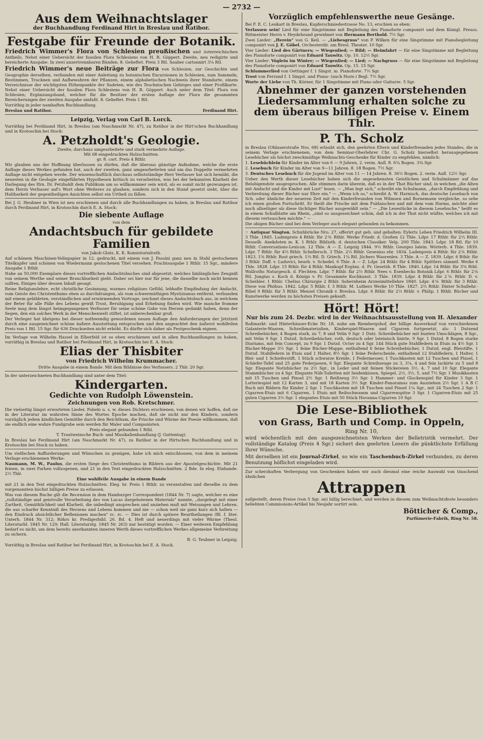— 2732 —
Aus dem Weihnachtslager
der Buchhandlung Ferdinand Hirt in Breslau und Ratibor.
Festgabe für Freunde der Botanik.
Friedrich Wimmer's Flora von Schlesien preußischen und österreichischen Antheils. Nebst einer Uebersicht der fossilen Flora Schlesiens von H. R. Göppert. Zweite, neu redigirte und bereicherte Ausgabe. In zwei unzertrennbaren Bänden. 8. Geheftet. Preis 3 Rtl. Sauber cartonnirt 3¼ Rtl.
Friedrich Wimmer's neue Beiträge zur Flora von Schlesien, zur Geschichte und Geographie derselben, verbunden mit einer Anleitung zu botanischen Excursionen in Schlesien, zum Sammeln, Bestimmen, Trocknen und Aufbewahren der Pflanzen, einem alphabetischen Nachweis ihrer Standorte, einem Verzeichnisse der wichtigsten Höhenpunkte der Sudeten, wie des Teschnischen Gebirges und einer Profilkarte. Nebst einer Uebersicht der fossilen Flora Schlesiens von H. R. Göppert. Auch unter dem Titel: Flora von Schlesien; Ergänzungsband, welcher für die Besitzer der ersten Auflage der Flora die gesammten Bereicherungen der zweiten Ausgabe umfaßt. 8. Geheftet. Preis 1 Rtl.
Vorräthig in jeder namhaften Buchhandlung.
Breslau und Ratibor. Ferdinand Hirt.
Leipzig, Verlag von Carl B. Lorck.
Vorräthig bei Ferdinand Hirt, in Breslau (am Naschmarkt Nr. 47), zu Ratibor in der Hirt'schen Buchhandlung und in Krotoschin bei Stock:
A. Petzholdt's Geologie.
Zweite, durchaus umgearbeitete und stark vermehrte Auflage.
Mit 68 eingedruckten Holzschnitten.
gr. 8. cart. Preis 4 Rthlr.
Wir glauben uns der Hoffnung überlassen zu dürfen, daß die überaus günstige Aufnahme, welche die erste Auflage dieses Werkes gefunden hat, auch der zweiten, ganz umgearbeiteten und um das Doppelte vermehrten Auflage nicht entgehen werde. Der wissenschaftlich durchaus selbstständige Herr Verfasser hat sich bemüht, die neuesten in die Geologie eingeführten Hypothesen kritisch zu verarbeiten, was bei der bekannten Klarheit der Darlegung des Hrn. Dr. Petzholdt dem Publikum um so willkommner sein wird, als es somit nicht gezwungen ist, dem Herrn Verfasser auf's Wort ohne Weiteres zu glauben, sondern sich in den Stand gesetzt sieht, über die Haltbarkeit der gegentheiligen Ansichten selbst ein Urtheil zu fällen.
Bei J. G. Heubner in Wien ist neu erschienen und durch alle Buchhandlungen zu haben, in Breslau und Ratibor durch Ferdinand Hirt, in Krotoschin durch E. A. Stock:
Die siebente Auflage
von dem
Andachtsbuch für gebildete Familien
von Jakob Glatz, K. K. Konsistorialrath.
Auf schönem Maschinen-Velinpapier in 12. gedruckt, mit einem von J. Passini ganz neu in Stahl gestochenen Titelkupfer und schönen von Wiedermann gestochenen Titel versehen. Prachtausgabe 1 Rthlr. 15 Sgr., mindere Ausgabe 1 Rthlr.
Nahe an 50,000 Exemplare dieses vortrefflichen Andachtsbuches sind abgesetzt, welches hinlängliches Zeugniß von seinem Werthe und seiner Brauchbarkeit giebt. Daher sei hier nur für jene, die dasselbe noch nicht kennen sollten, Einiges über dessen Inhalt gesagt.
Reine Religionslehre, echt christliche Gesinnung, warmes religiöses Gefühl, lebhafte Empfindung der Andacht, vom Geiste des Christenthums eben so durchdrungen, als vom schwermüthigen Mystizismus entfernt, verbunden mit einem gebildeten, verständlichen und erwärmenden Vortrage, zeichnet dieses Andachtsbuch aus, in welchem der Beter für alle Fälle des Lebens gewiß Trost, Beruhigung und Erhebung finden wird. Wie manche fromme Seele mag dem längst heimgegangenen Verfasser für seine schöne Gabe von Herzen gedankt haben, denn der Segen, den ein solches Werk in der Menschenwelt stiftet, ist unberechenbar groß.
Der Verleger hat übrigens bei dieser nothwendig gewordenen neuen Auflage den Anforderungen der Jetztzeit durch eine ausgezeichnet schöne äußere Ausstattung entsprochen und den ungeachtet den äußerst wohlfeilen Preis von 1 Rtl. 15 Sgr. für 636 Druckseiten nicht erhöht. Es dürfte sich daher als Festgeschenk eignen.
Im Verlage von Wilhelm Hassel in Elberfeld ist so eben erschienen und in allen Buchhandlungen zu haben, vorräthig in Breslau und Ratibor bei Ferdinand Hirt, in Krotoschin bei E. A. Stock:
Elias der Thisbiter
von Friedrich Wilhelm Krummacher.
Dritte Ausgabe in einem Bande. Mit dem Bildnisse des Verfassers. 2 Thlr. 20 Sgr.
In der unterzeichneten Buchhandlung sind unter dem Titel:
Kindergarten.
Gedichte von Rudolph Löwenstein.
Zeichnungen von Rob. Kretschmer.
Die vielseitig längst erwarteten Lieder, Fabeln u. s. w. dieses Dichters erschienen, von denen wir hoffen, daß sie in der Literatur im wahrsten Sinne des Wortes Epoche machen, daß sie nicht nur den Kindern, sondern vorzüglich jedem kindlichen Gemüthe durch den Reichthum, die Frische und Wärme der Poesie willkommen, daß sie endlich eine wahre Fundgrube sein werden für Maler und Componisten.
Preis elegant gebunden 1 Rthl.
T. Trautweinsche Buch- und Musikalienhandlung (J. Guttentag).
In Breslau bei Ferdinand Hirt (am Naschmarkt Nr. 47), zu Ratibor in der Hirtschen Buchhandlung und in Krotoschin bei Stock zu haben.
Um vielfachen Aufforderungen und Wünschen zu genügen, habe ich mich entschlossen, von dem in meinem Verlage erschienenen Werke:
Naumann, M. W., Paulus, die ersten Siege des Christenthums in Bildern aus der Apostelgeschichte. Mit 21 feinen, in zwei Farben vollzogenen, und 21 in den Text eingedruckten Holzschnitten. 2 Bde. In eleg. Einbande. 2½ Thlr.
Eine wohlfeile Ausgabe in einem Bande
mit 21 in den Text eingedruckten Holzschnitten. Eleg. br. Preis 1 Rthlr. zu veranstalten und dieselbe zu dem vorgenannten höchst billigen Preise zu erlassen.
Was von diesem Buche gilt die Recension in dem Hamburger Correspondent (1844 Nr. 7) sagte, welcher es eine „vollständige und geistvolle Verarbeitung des von Lucas dargebotenen Materials" nannte, „dargelegt mit einer Zartheit, Gemüthlichkeit und Klarheit, die unbedingt ansprechen und anziehen muß mit Weisungen und Lehren, die aus scharfer Kenntniß des Herzens und Lebens kommen und nie — schon weil sie ganz kurz sich halten — den Eindruck absichtlicher Reflexionen machen" rc. rc. — Dies ist durch spätere Beurtheilungen (Bl. f. liter. Unterh. 1844 Nr. 312; Röhrs kr. Predigerbibl. 26. Bd. 4. Heft und neuerdings mit vieler Wärme (Theol. Literaturbl. 1845 Nr. 129; Hall. Literaturztg. 1845 Nr. 263) nur bestätigt worden. — Einer weiteren Empfehlung bedarf es nicht, um dem bereits anerkannten inneren Werth dieses vortrefflichen Werkes allgemeine Verbreitung zu sichern.
B. G. Teubner in Leipzig.
Vorräthig in Breslau und Ratibor bei Ferdinand Hirt, in Krotoschin bei E. A. Stock.
Vorzüglich empfehlenswerthe neue Gesänge.
Bei F. E. C. Leukart in Breslau, Kupferschmiedestrasse No. 13, erschien so eben:
Verlassen sein! Lied für eine Singstimme mit Begleitung des Pianoforte componirt und dem Königl. Preuss. Rittmeister Herrn v. Heydebrand gewidmet von Hermann Berthold. 7½ Sgr.
Zwei Lieder: „Herein" von G. Keil. — „Liebesgruss" von P. Wilken für eine Singstimme mit Pianobegleitung componirt von J. E. Göbel, Orchesterdir. am Bresl. Theater. 10 Sgr.
Vier Lieder: Lied des Gärtners; — Wiegenlied; — Bild; — Heimfahrt — für eine Singstimme mit Begleitung des Pianoforte componirt von Eduard Tauwitz. Op. 10. 12½ Sgr.
Vier Lieder: Vöglein im Winter; — Wiegenlied; — Lied; — Nachgruss — für eine Singstimme mit Begleitung des Pianoforte componirt von Eduard Tauwitz. Op. 15. 15 Sgr.
Schlummerlied von Oettinger f. 1 Singst. m. Pianoforte. 7½ Sgr.
Trost von Ferrand f. 1 Singst. und Piano- (auch Horn-) Begl. 7½ Sgr.
Worte der Liebe von Th. Körner, für 1 Singstimme mit Piano oder Guitarre. 5 Sgr.
Abnehmer der ganzen vorstehenden Liedersammlung erhalten solche zu dem überaus billigen Preise v. Einem Thlr.
P. Th. Scholz
in Breslau (Ohlauerstraße Nro. 68) erlaubt sich, den geehrten Eltern und Kinderfreunden jedes Standes, die in seinem Verlage erschienenen, von dem Seminar-Oberlehrer Chr. G. Scholz hierselbst herausgegebenen Lesebücher als höchst zweckmäßige Weihnachts-Geschenke für Kinder zu empfehlen, nämlich:
1. Lesebüchlein für Kinder im Alter von 6 — 9 Jahren, 2. verm. Aufl. 8. 6¼ Bogen. 3¾ Sgr.
2. Lesebuch für Kinder im Alter von 9—11 Jahren. 8. 18 Bogen. 7½ Sgr.
3. Deutsches Lesebuch für die Jugend im Alter von 11 — 14 Jahren. 8. 36½ Bogen. 2. verm. Aufl. 12½ Sgr.
Ueber den Werth dieser Lesebücher haben sich die angesehensten Geistlichen und Schulmänner auf das Belobigendste ausgesprochen. Alle stimmen darin überein, daß es in der That Bücher sind, in welchen „die Alten mit Andacht und die Kinder mit Lust" lesen. — „Man legt sich," schreibt ein Schulmann, „durch Empfehlung und Verbreitung dieser Bücher nur Ehre ein." — „Wenn ich so," schreibt A. W. Harnisch, das deutsche Lesebuch von Sch. oder ähnliche der neueren Zeit mit den Kinderfreunden von Wilmsen und Bornemann vergleiche, so sehe ich einen großen Fortschritt. Er theilt die Frische mit dem Fuldaischen und mit dem vom Harms, möchte aber noch allseitiger als diese tüchtiger Bücher ausgewählt sein." — „Die Lesestücke in diesem Lesebuche," heißt es in einem Schulblatte am Rhein, „sind so ausgezeichnet schön, daß ich in der That nicht wüßte, welches ich mit diesem vertauschen möchte." —
Die obigen Bücher sind bei dem Verleger auch elegant gebunden zu bekommen.
☞ Antiquar Sington, Schuhbrücke Nro. 27, offerirt gut geb. und gehalten: Eylerts Leben Friedrich Wilhelm III. 3 Thle. 1845. Ladenpreis 4 Rthlr. für 2⅚ Rthlr. Werke Friedr. d. Großen 12 Thle. Ldpr. 17 Rthlr. für 2⅓ Rthlr. Desselb. Anekdoten m. K. 1 Rthlr. Biblioth. d. deutschen Classiker. Velp. 200 Thle. 1843. Ldpr. 18 Rtl. für 10 Rthlr. Conversations-Lexicon. 12 Thle. A — Z. Leipzig 1844. 9⅓ Rthlr. Georges latein. Wörterb. 4 Thle. 1839. Ldpr. 7 Rthlr. für 4⅓ Rthlr. Schellersch. 3 Thle. 2⅓ Rthlr. Gesenius ebr. 1834. Ladenpreis 4 Rthlr. für 2⅚ Rthlr. 1823. 1⅚ Rthlr. Rost griech. 1⅔ Rtl. D. Griech. 1¼ Rtl. Jöchers Waarenlex. 3 Thle. A — Z. 1839. Ldpr. 6 Rthlr. für 3 Rthlr. Daff. v. Ludovici, bearb. v. Schedel. 6 Thle. A — Z. Ldpr. 24 Rthlr. für 4 Rthlr. Spittlers sämmtl. Werke 6 Thle. 1828. Ldpr. 15 Rthlr. für 4 Rthlr. Mankopf Ergänz. d. Pr. Gesetzb. 8 Thle. 1840. Ldpr. 14 Rthlr. für 3⅚ Rthl. Wallroths Naturgesch. d. Flechten. Ldpr. 7 Rthlr. für 2⅓ Rthlr. Nees v. Esenbecks Botanik Ldpr. 6 Rthlr. für 2⅚ Rtl. Jungius s. Koch d. Königs v. Pr. Gesammte Kochkunst. 3 Thle. 1839. Ldpr. 4 Rthlr. für 2⅚ Rthlr. D. v. Scheibler. 1 Rthlr. Chelius Chirurgie 2 Rthlr. Sobernheim Arzneimittellehre 1840. Ldpr. 4⅚ Rthlr. für 3 Rthlr. Diese von Phöbus. 1842. Ldpr. 5 Rthlr. f. 3 Rthlr. M. Luthers Werke 10 Thle. 1827. 2⅔ Rthlr. Dinter Schullehr.-Bibel 9 Rthlr. für 5 Rthlr. Menzel Chronik v. Breslau. Ldpr. 6 Rthlr. für 2⅓ Rthlr. v. Philip. 1 Rthlr. Bücher und Kunstwerke werden zu höchsten Preisen gekauft.
Hört! Hört!
Nur bis zum 24. Dezbr. wird in der Weihnachtsausstellung von H. Alexander
Roßmarkt- und Hinterhäuser-Ecke Nr. 18, nahe am Riembergshof, der billige Ausverkauf von verschiedenen Galanterie-Waaren, Schreibmaterialien, Kinderspiel-Waaren und Cigarren fortgesetzt, als: 1 Dutzend Schreibebücher, 4 Bogen stark, zu 7, 8 und Velin 9 Sgr. 1 Dutz. Schreibebücher mit bunten Umschlägen, 8 Sgr., mit Velin 9 Sgr. 1 Dutzd. Schreibebücher, roth, deutsch oder lateinisch linirte, 9 Sgr. 1 Dutzd. 8 Bogen starke Diariums, mit fein Concept, zu 9 Sgr. 1 Dutzd. Octav zu 4 Sgr. 144 Stück gute Stahlfedern in Etuis zu 4½ Sgr. 1 Bücher-Mappe 3½ Sgr. 1 feine Bücher-Mappe, enthaltend 6 feine Schreibebücher, 1 Dutzd. engl. Bleistifte, 1 Dutzd. Stahlfedern in Etuis und 1 Halter, 8½ Sgr. 1 feine Federscheide, enthaltend 12 Stahlfedern, 1 Halter, 1 Blei- und 1 Schieferstift, 1 Stück schwarze Kreide, 1 Federmesser, 1 Tuschkasten mit 12 Tuschen und Pinsel, 1 Schiefer-Tafel und 25 gute Federposen, 6 Sgr. Elegante Schreibzeuge zu 3, 3¼, 4 und fein lackirte zu 5 und 8 Sgr. Elegante Notizbücher zu 2½ Sgr., in Leder und mit feinen Stickereien 3½, 4, 7 und 10 Sgr. Elegante Stammbücher zu 4 Sgr. Elegante Näh-Toiletten mit Seidenkissen, Spiegel, 2½, 3½, 5, und 7½ Sgr. 1 Musikkasten mit 15 Tuschen und Pinsel 2½ Sgr. 1 Reißzeug 3½ Sgr. 1 Hammer- und Glockenspiel für Kinder 3 Sgr. 1 Lotteriespiel mit 12 Karten 3, und mit 18 Karten 3½ Sgr. Kinder-Panoramas zum Ausziehen 2½ Sgr. 1 A B C Buch mit Bildern für Kinder 2 Sgr. 1 Tuschkasten mit 18 Tuschen und Pinsel 1¼ Sgr., mit 24 Tuschen 2 Sgr. 1 Cigarren-Etuis mit 6 Cigarren, 1 Etuis mit Reibschwamm und Cigarrenspitze 3 Sgr. 1 Cigarren-Etuis mit 25 guten Cigarren 3½ Sgr. 1 elegantes Etuis mit 50 Stück Havanna-Cigarren 10 Sgr.
Die Lese-Bibliothek
von Grass, Barth und Comp. in Oppeln,
Ring Nr. 10,
wird wöchentlich mit den ausgezeichnetsten Werken der Belletristik vermehrt. Der vollständige Katalog (Preis 4 Sgr.) sichert den geehrten Lesern die pünktlichste Erfüllung Ihrer Wünsche.
Mit derselben ist ein Journal-Zirkel, so wie ein Taschenbuch-Zirkel verbunden, zu deren Benutzung höflichst eingeladen wird.
Zur scherzhaften Verbergung von Geschenken haben wir auch diesmal eine reiche Auswahl von täuschend ähnlichen
Attrappen
aufgestellt, deren Preise (von 5 Sgr. an) billig berechnet, und werden in diesem zum Weihnachtsfeste besonders beliebten Commissions-Artikel bis Neujahr sortirt sein.
Bötticher & Comp.,
Parfümerie-Fabrik, Ring Nr. 58.